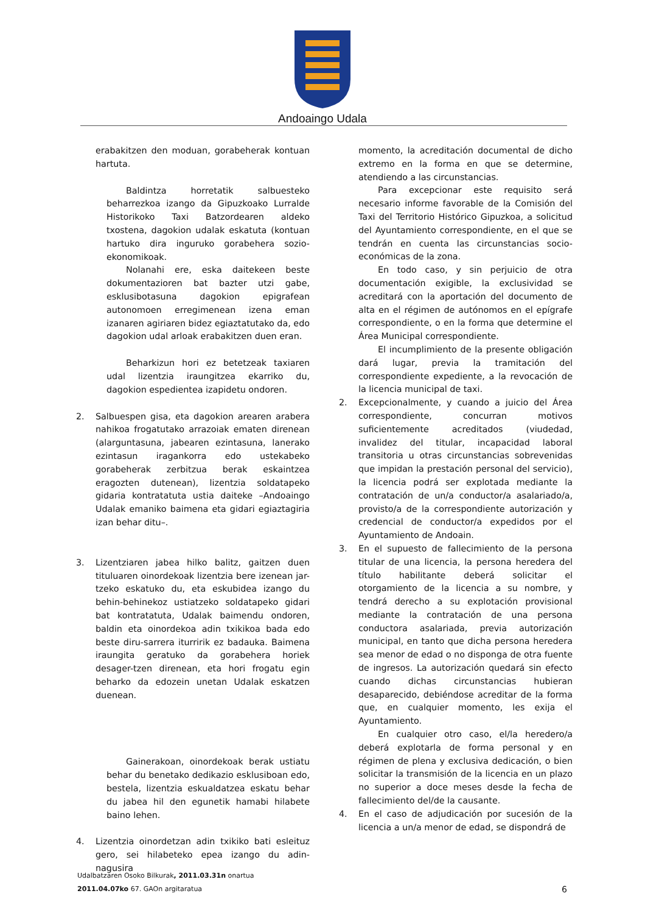Andoaingo Udala
erabakitzen den moduan, gorabeherak kontuan hartuta.
Baldintza horretatik salbuesteko beharrezkoa izango da Gipuzkoako Lurralde Historikoko Taxi Batzordearen aldeko txostena, dagokion udalak eskatuta (kontuan hartuko dira inguruko gorabehera sozio-ekonomikoak.
Nolanahi ere, eska daitekeen beste dokumentazioren bat bazter utzi gabe, esklusibotasuna dagokion epigrafean autonomoen erregimenean izena eman izanaren agiriaren bidez egiaztatutako da, edo dagokion udal arloak erabakitzen duen eran.
Beharkizun hori ez betetzeak taxiaren udal lizentzia iraungitzea ekarriko du, dagokion espedientea izapidetu ondoren.
2. Salbuespen gisa, eta dagokion arearen arabera nahikoa frogatutako arrazoiak ematen direnean (alarguntasuna, jabearen ezintasuna, lanerako ezintasun iragankorra edo ustekabeko gorabeherak zerbitzua berak eskaintzea eragozten dutenean), lizentzia soldatapeko gidaria kontratatuta ustia daiteke –Andoaingo Udalak emaniko baimena eta gidari egiaztagiria izan behar ditu–.
3. Lizentziaren jabea hilko balitz, gaitzen duen tituluaren oinordekoak lizentzia bere izenean jar-tzeko eskatuko du, eta eskubidea izango du behin-behinekoz ustiatzeko soldatapeko gidari bat kontratatuta, Udalak baimendu ondoren, baldin eta oinordekoa adin txikikoa bada edo beste diru-sarrera iturririk ez badauka. Baimena iraungita geratuko da gorabehera horiek desager-tzen direnean, eta hori frogatu egin beharko da edozein unetan Udalak eskatzen duenean.
Gainerakoan, oinordekoak berak ustiatu behar du benetako dedikazio esklusiboan edo, bestela, lizentzia eskualdatzea eskatu behar du jabea hil den egunetik hamabi hilabete baino lehen.
4. Lizentzia oinordetzan adin txikiko bati esleituz gero, sei hilabeteko epea izango du adin-nagusira
momento, la acreditación documental de dicho extremo en la forma en que se determine, atendiendo a las circunstancias.
Para excepcionar este requisito será necesario informe favorable de la Comisión del Taxi del Territorio Histórico Gipuzkoa, a solicitud del Ayuntamiento correspondiente, en el que se tendrán en cuenta las circunstancias socio-económicas de la zona.
En todo caso, y sin perjuicio de otra documentación exigible, la exclusividad se acreditará con la aportación del documento de alta en el régimen de autónomos en el epígrafe correspondiente, o en la forma que determine el Área Municipal correspondiente.
El incumplimiento de la presente obligación dará lugar, previa la tramitación del correspondiente expediente, a la revocación de la licencia municipal de taxi.
2. Excepcionalmente, y cuando a juicio del Área correspondiente, concurran motivos suficientemente acreditados (viudedad, invalidez del titular, incapacidad laboral transitoria u otras circunstancias sobrevenidas que impidan la prestación personal del servicio), la licencia podrá ser explotada mediante la contratación de un/a conductor/a asalariado/a, provisto/a de la correspondiente autorización y credencial de conductor/a expedidos por el Ayuntamiento de Andoain.
3. En el supuesto de fallecimiento de la persona titular de una licencia, la persona heredera del título habilitante deberá solicitar el otorgamiento de la licencia a su nombre, y tendrá derecho a su explotación provisional mediante la contratación de una persona conductora asalariada, previa autorización municipal, en tanto que dicha persona heredera sea menor de edad o no disponga de otra fuente de ingresos. La autorización quedará sin efecto cuando dichas circunstancias hubieran desaparecido, debiéndose acreditar de la forma que, en cualquier momento, les exija el Ayuntamiento.
En cualquier otro caso, el/la heredero/a deberá explotarla de forma personal y en régimen de plena y exclusiva dedicación, o bien solicitar la transmisión de la licencia en un plazo no superior a doce meses desde la fecha de fallecimiento del/de la causante.
4. En el caso de adjudicación por sucesión de la licencia a un/a menor de edad, se dispondrá de
Udalbatzaren Osoko Bilkurak, 2011.03.31n onartua
2011.04.07ko 67. GAOn argitaratua
6